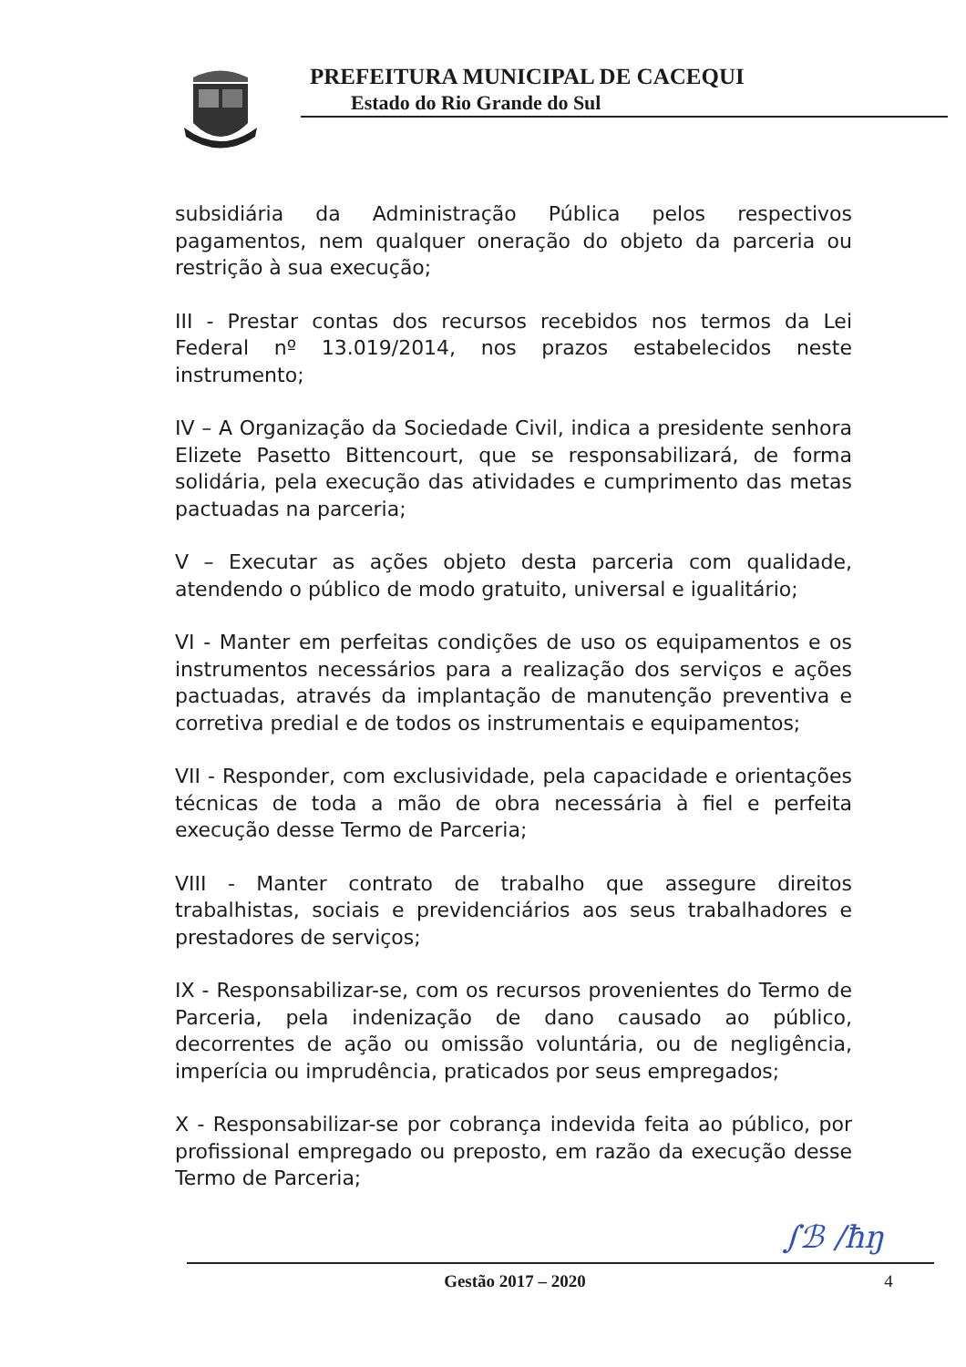PREFEITURA MUNICIPAL DE CACEQUI
Estado do Rio Grande do Sul
subsidiária da Administração Pública pelos respectivos pagamentos, nem qualquer oneração do objeto da parceria ou restrição à sua execução;
III - Prestar contas dos recursos recebidos nos termos da Lei Federal nº 13.019/2014, nos prazos estabelecidos neste instrumento;
IV – A Organização da Sociedade Civil, indica a presidente senhora Elizete Pasetto Bittencourt, que se responsabilizará, de forma solidária, pela execução das atividades e cumprimento das metas pactuadas na parceria;
V – Executar as ações objeto desta parceria com qualidade, atendendo o público de modo gratuito, universal e igualitário;
VI - Manter em perfeitas condições de uso os equipamentos e os instrumentos necessários para a realização dos serviços e ações pactuadas, através da implantação de manutenção preventiva e corretiva predial e de todos os instrumentais e equipamentos;
VII - Responder, com exclusividade, pela capacidade e orientações técnicas de toda a mão de obra necessária à fiel e perfeita execução desse Termo de Parceria;
VIII - Manter contrato de trabalho que assegure direitos trabalhistas, sociais e previdenciários aos seus trabalhadores e prestadores de serviços;
IX - Responsabilizar-se, com os recursos provenientes do Termo de Parceria, pela indenização de dano causado ao público, decorrentes de ação ou omissão voluntária, ou de negligência, imperícia ou imprudência, praticados por seus empregados;
X - Responsabilizar-se por cobrança indevida feita ao público, por profissional empregado ou preposto, em razão da execução desse Termo de Parceria;
∫ℬ ∕ħŋ
Gestão 2017 – 2020 4